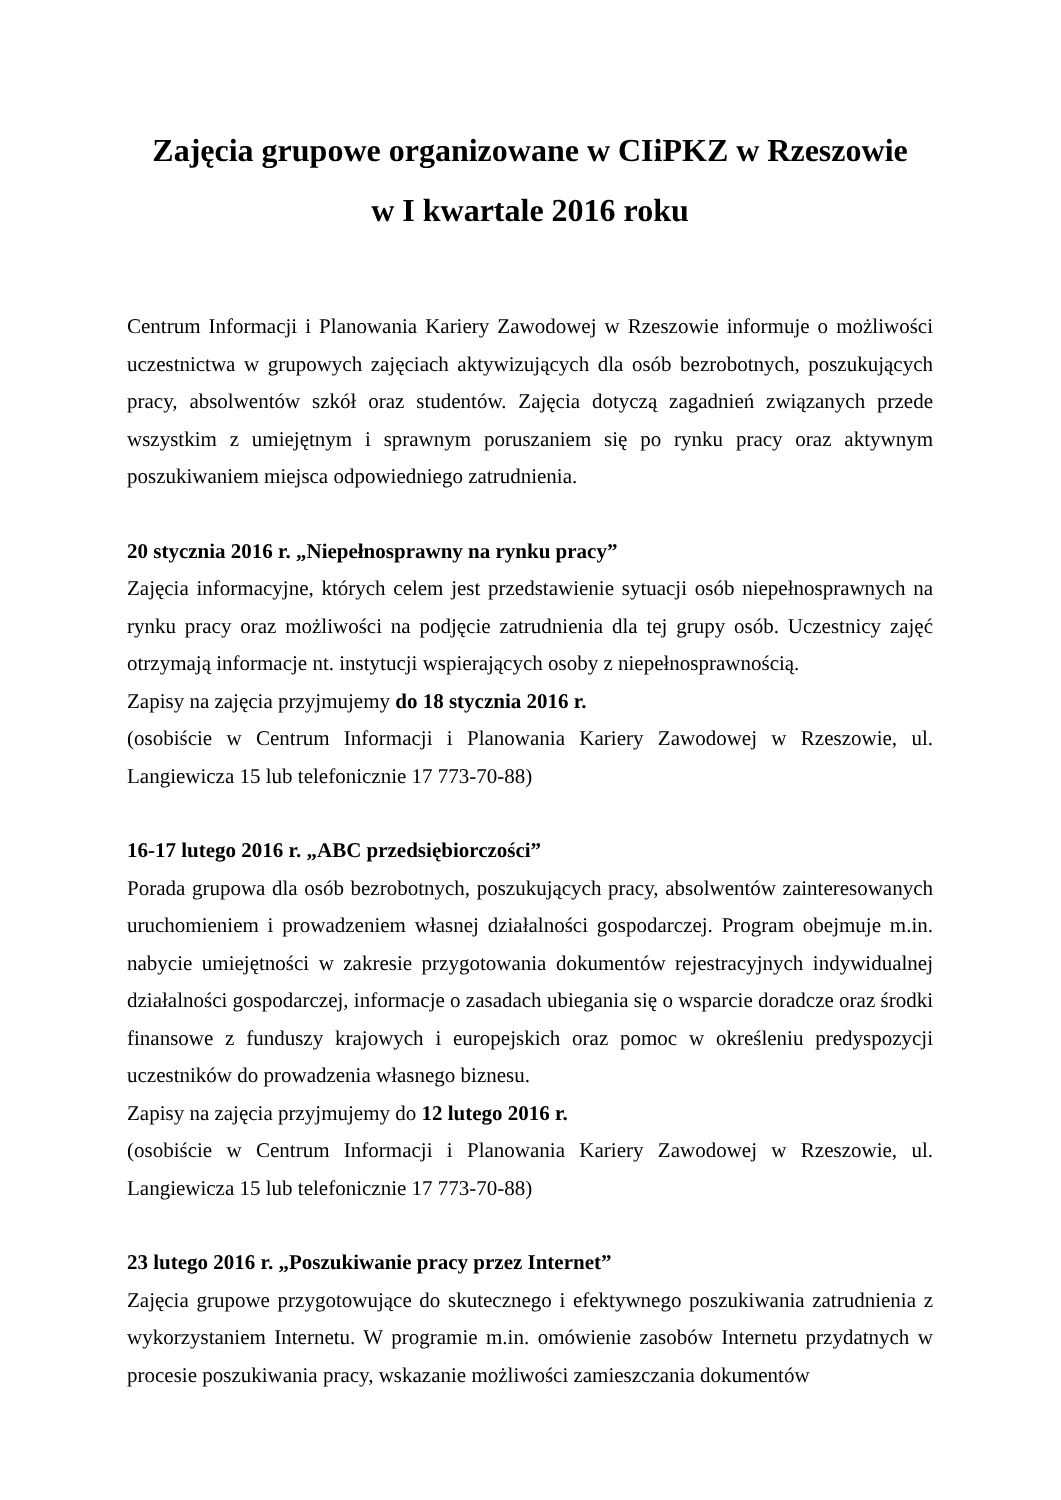Zajęcia grupowe organizowane w CIiPKZ w Rzeszowie
w I kwartale 2016 roku
Centrum Informacji i Planowania Kariery Zawodowej w Rzeszowie informuje o możliwości uczestnictwa w grupowych zajęciach aktywizujących dla osób bezrobotnych, poszukujących pracy, absolwentów szkół oraz studentów. Zajęcia dotyczą zagadnień związanych przede wszystkim z umiejętnym i sprawnym poruszaniem się po rynku pracy oraz aktywnym poszukiwaniem miejsca odpowiedniego zatrudnienia.
20 stycznia 2016 r. „Niepełnosprawny na rynku pracy”
Zajęcia informacyjne, których celem jest przedstawienie sytuacji osób niepełnosprawnych na rynku pracy oraz możliwości na podjęcie zatrudnienia dla tej grupy osób. Uczestnicy zajęć otrzymają informacje nt. instytucji wspierających osoby z niepełnosprawnością.
Zapisy na zajęcia przyjmujemy do 18 stycznia 2016 r.
(osobiście w Centrum Informacji i Planowania Kariery Zawodowej w Rzeszowie, ul. Langiewicza 15 lub telefonicznie 17 773-70-88)
16-17 lutego 2016 r. „ABC przedsiębiorczości”
Porada grupowa dla osób bezrobotnych, poszukujących pracy, absolwentów zainteresowanych uruchomieniem i prowadzeniem własnej działalności gospodarczej. Program obejmuje m.in. nabycie umiejętności w zakresie przygotowania dokumentów rejestracyjnych indywidualnej działalności gospodarczej, informacje o zasadach ubiegania się o wsparcie doradcze oraz środki finansowe z funduszy krajowych i europejskich oraz pomoc w określeniu predyspozycji uczestników do prowadzenia własnego biznesu.
Zapisy na zajęcia przyjmujemy do 12 lutego 2016 r.
(osobiście w Centrum Informacji i Planowania Kariery Zawodowej w Rzeszowie, ul. Langiewicza 15 lub telefonicznie 17 773-70-88)
23 lutego 2016 r. „Poszukiwanie pracy przez Internet”
Zajęcia grupowe przygotowujące do skutecznego i efektywnego poszukiwania zatrudnienia z wykorzystaniem Internetu. W programie m.in. omówienie zasobów Internetu przydatnych w procesie poszukiwania pracy, wskazanie możliwości zamieszczania dokumentów